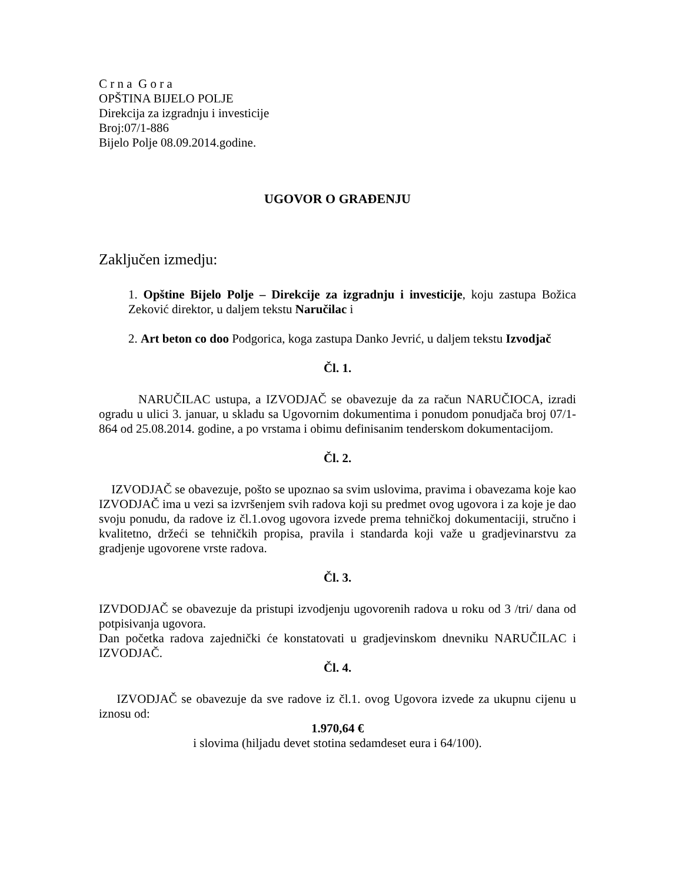C r n a G o r a
OPŠTINA BIJELO POLJE
Direkcija za izgradnju i investicije
Broj:07/1-886
Bijelo Polje 08.09.2014.godine.
UGOVOR O GRAĐENJU
Zaključen izmedju:
1. Opštine Bijelo Polje – Direkcije za izgradnju i investicije, koju zastupa Božica Zeković direktor, u daljem tekstu Naručilac i
2. Art beton co doo Podgorica, koga zastupa Danko Jevrić, u daljem tekstu Izvodjač
Čl. 1.
NARUČILAC ustupa, a IZVODJAČ se obavezuje da za račun NARUČIOCA, izradi ogradu u ulici 3. januar, u skladu sa Ugovornim dokumentima i ponudom ponudjača broj 07/1-864 od 25.08.2014. godine, a po vrstama i obimu definisanim tenderskom dokumentacijom.
Čl. 2.
IZVODJAČ se obavezuje, pošto se upoznao sa svim uslovima, pravima i obavezama koje kao IZVODJAČ ima u vezi sa izvršenjem svih radova koji su predmet ovog ugovora i za koje je dao svoju ponudu, da radove iz čl.1.ovog ugovora izvede prema tehničkoj dokumentaciji, stručno i kvalitetno, držeći se tehničkih propisa, pravila i standarda koji važe u gradjevinarstvu za gradjenje ugovorene vrste radova.
Čl. 3.
IZVDODJAČ se obavezuje da pristupi izvodjenju ugovorenih radova u roku od 3 /tri/ dana od potpisivanja ugovora.
Dan početka radova zajednički će konstatovati u gradjevinskom dnevniku NARUČILAC i IZVODJAČ.
Čl. 4.
IZVODJAČ se obavezuje da sve radove iz čl.1. ovog Ugovora izvede za ukupnu cijenu u iznosu od:
1.970,64 €
i slovima (hiljadu devet stotina sedamdeset eura i 64/100).